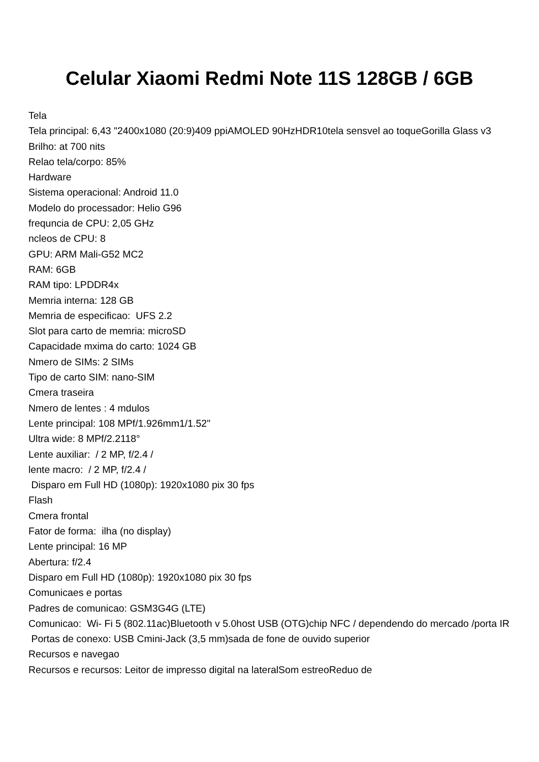Celular Xiaomi Redmi Note 11S 128GB / 6GB
Tela
Tela principal: 6,43 "2400x1080 (20:9)409 ppiAMOLED 90HzHDR10tela sensvel ao toqueGorilla Glass v3
Brilho: at 700 nits
Relao tela/corpo: 85%
Hardware
Sistema operacional: Android 11.0
Modelo do processador: Helio G96
frequncia de CPU: 2,05 GHz
ncleos de CPU: 8
GPU: ARM Mali-G52 MC2
RAM: 6GB
RAM tipo: LPDDR4x
Memria interna: 128 GB
Memria de especificao: UFS 2.2
Slot para carto de memria: microSD
Capacidade mxima do carto: 1024 GB
Nmero de SIMs: 2 SIMs
Tipo de carto SIM: nano-SIM
Cmera traseira
Nmero de lentes : 4 mdulos
Lente principal: 108 MPf/1.926mm1/1.52"
Ultra wide: 8 MPf/2.2118°
Lente auxiliar: / 2 MP, f/2.4 /
lente macro: / 2 MP, f/2.4 /
Disparo em Full HD (1080p): 1920x1080 pix 30 fps
Flash
Cmera frontal
Fator de forma: ilha (no display)
Lente principal: 16 MP
Abertura: f/2.4
Disparo em Full HD (1080p): 1920x1080 pix 30 fps
Comunicaes e portas
Padres de comunicao: GSM3G4G (LTE)
Comunicao: Wi- Fi 5 (802.11ac)Bluetooth v 5.0host USB (OTG)chip NFC / dependendo do mercado /porta IR
Portas de conexo: USB Cmini-Jack (3,5 mm)sada de fone de ouvido superior
Recursos e navegao
Recursos e recursos: Leitor de impresso digital na lateralSom estreoReduo de